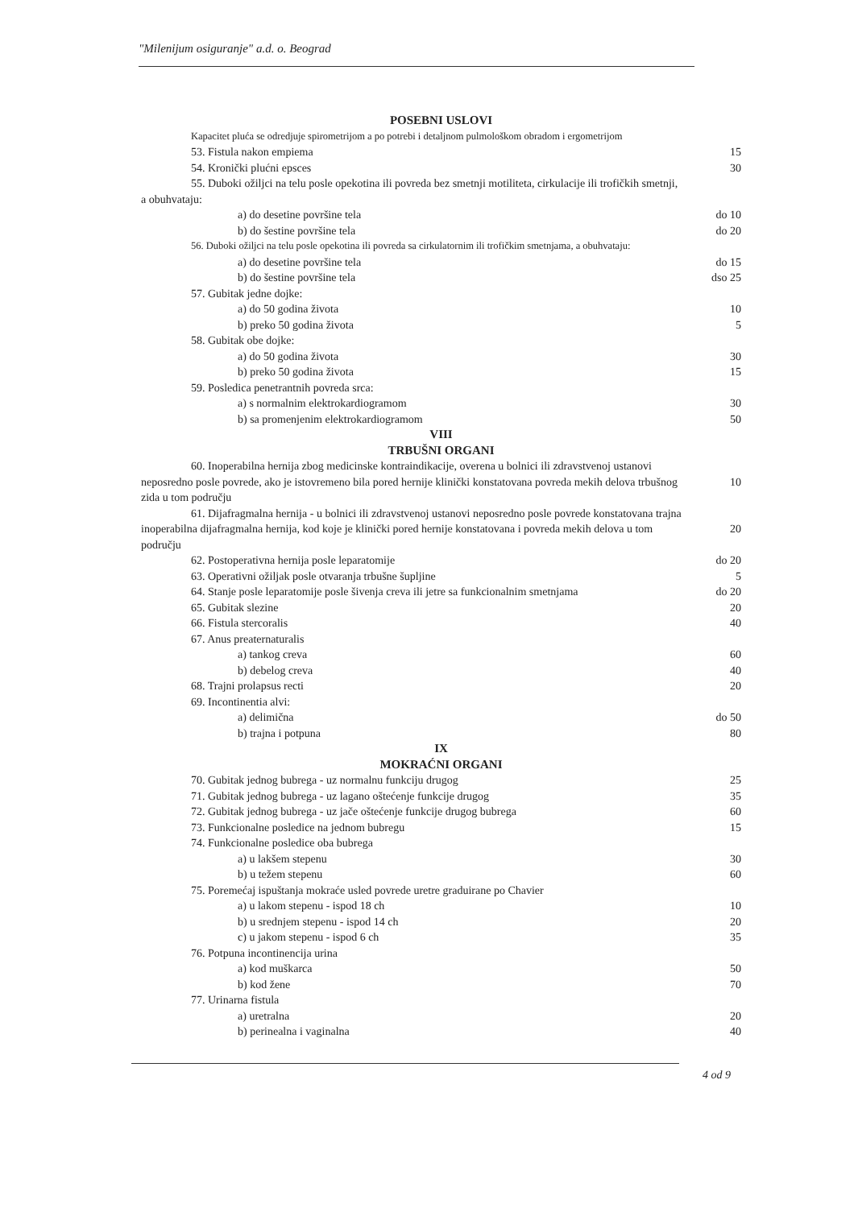"Milenijum osiguranje" a.d. o. Beograd
| POSEBNI USLOVI | |
| Kapacitet pluća se odredjuje spirometrijom a po potrebi i detaljnom pulmološkom obradom i ergometrijom | |
| 53. Fistula nakon empiema | 15 |
| 54. Kronički plućni epsces | 30 |
| 55. Duboki ožiljci na telu posle opekotina ili povreda bez smetnji motiliteta, cirkulacije ili trofičkih smetnji, a obuhvataju: | |
| a) do desetine površine tela | do 10 |
| b) do šestine površine tela | do 20 |
| 56. Duboki ožiljci na telu posle opekotina ili povreda sa cirkulatornim ili trofičkim smetnjama, a obuhvataju: | |
| a) do desetine površine tela | do 15 |
| b) do šestine površine tela | dso 25 |
| 57. Gubitak jedne dojke: | |
| a) do 50 godina života | 10 |
| b) preko 50 godina života | 5 |
| 58. Gubitak obe dojke: | |
| a) do 50 godina života | 30 |
| b) preko 50 godina života | 15 |
| 59. Posledica penetrantnih povreda srca: | |
| a) s normalnim elektrokardiogramom | 30 |
| b) sa promenjenim elektrokardiogramom | 50 |
| VIII TRBUŠNI ORGANI | |
| 60. Inoperabilna hernija zbog medicinske kontraindikacije, overena u bolnici ili zdravstvenoj ustanovi neposredno posle povrede, ako je istovremeno bila pored hernije klinički konstatovana povreda mekih delova trbušnog zida u tom području | 10 |
| 61. Dijafragmalna hernija - u bolnici ili zdravstvenoj ustanovi neposredno posle povrede konstatovana trajna inoperabilna dijafragmalna hernija, kod koje je klinički pored hernije konstatovana i povreda mekih delova u tom području | 20 |
| 62. Postoperativna hernija posle leparatomije | do 20 |
| 63. Operativni ožiljak posle otvaranja trbušne šupljine | 5 |
| 64. Stanje posle leparatomije posle šivenja creva ili jetre sa funkcionalnim smetnjama | do 20 |
| 65. Gubitak slezine | 20 |
| 66. Fistula stercoralis | 40 |
| 67. Anus preaternaturalis | |
| a) tankog creva | 60 |
| b) debelog creva | 40 |
| 68. Trajni prolapsus recti | 20 |
| 69. Incontinentia alvi: | |
| a) delimična | do 50 |
| b) trajna i potpuna | 80 |
| IX MOKRAĆNI ORGANI | |
| 70. Gubitak jednog bubrega - uz normalnu funkciju drugog | 25 |
| 71. Gubitak jednog bubrega - uz lagano oštećenje funkcije drugog | 35 |
| 72. Gubitak jednog bubrega - uz jače oštećenje funkcije drugog bubrega | 60 |
| 73. Funkcionalne posledice na jednom bubregu | 15 |
| 74. Funkcionalne posledice oba bubrega | |
| a) u lakšem stepenu | 30 |
| b) u težem stepenu | 60 |
| 75. Poremećaj ispuštanja mokraće usled povrede uretre graduirane po Chavier | |
| a) u lakom stepenu - ispod 18 ch | 10 |
| b) u srednjem stepenu - ispod 14 ch | 20 |
| c) u jakom stepenu - ispod 6 ch | 35 |
| 76. Potpuna incontinencija urina | |
| a) kod muškarca | 50 |
| b) kod žene | 70 |
| 77. Urinarna fistula | |
| a) uretralna | 20 |
| b) perinealna i vaginalna | 40 |
4 od 9